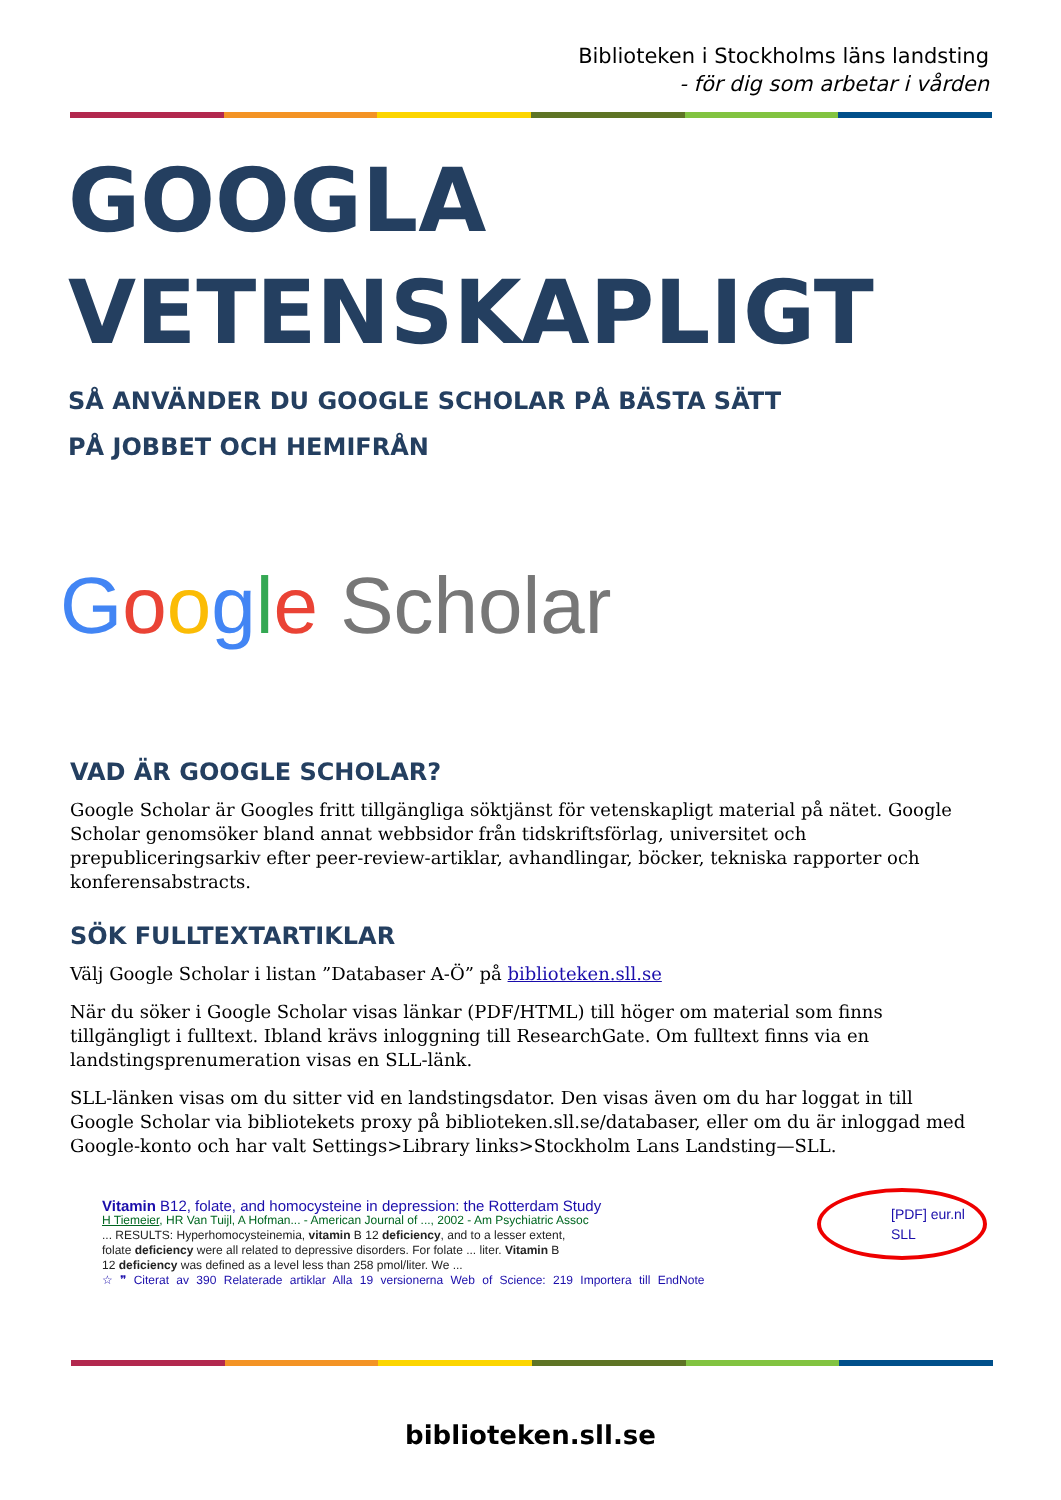Biblioteken i Stockholms läns landsting
- för dig som arbetar i vården
GOOGLA
VETENSKAPLIGT
SÅ ANVÄNDER DU GOOGLE SCHOLAR PÅ BÄSTA SÄTT
PÅ JOBBET OCH HEMIFRÅN
Google Scholar
VAD ÄR GOOGLE SCHOLAR?
Google Scholar är Googles fritt tillgängliga söktjänst för vetenskapligt material på nätet. Google Scholar genomsöker bland annat webbsidor från tidskriftsförlag, universitet och prepubliceringsarkiv efter peer-review-artiklar, avhandlingar, böcker, tekniska rapporter och konferensabstracts.
SÖK FULLTEXTARTIKLAR
Välj Google Scholar i listan ”Databaser A-Ö” på biblioteken.sll.se
När du söker i Google Scholar visas länkar (PDF/HTML) till höger om material som finns tillgängligt i fulltext. Ibland krävs inloggning till ResearchGate. Om fulltext finns via en landstingsprenumeration visas en SLL-länk.
SLL-länken visas om du sitter vid en landstingsdator. Den visas även om du har loggat in till Google Scholar via bibliotekets proxy på biblioteken.sll.se/databaser, eller om du är inloggad med Google-konto och har valt Settings>Library links>Stockholm Lans Landsting—SLL.
Vitamin B12, folate, and homocysteine in depression: the Rotterdam Study
H Tiemeier, HR Van Tuijl, A Hofman... - American Journal of ..., 2002 - Am Psychiatric Assoc
... RESULTS: Hyperhomocysteinemia, vitamin B 12 deficiency, and to a lesser extent,
folate deficiency were all related to depressive disorders. For folate ... liter. Vitamin B
12 deficiency was defined as a level less than 258 pmol/liter. We ...
☆ ❞ Citerat av 390 Relaterade artiklar Alla 19 versionerna Web of Science: 219 Importera till EndNote
[PDF] eur.nl
SLL
biblioteken.sll.se